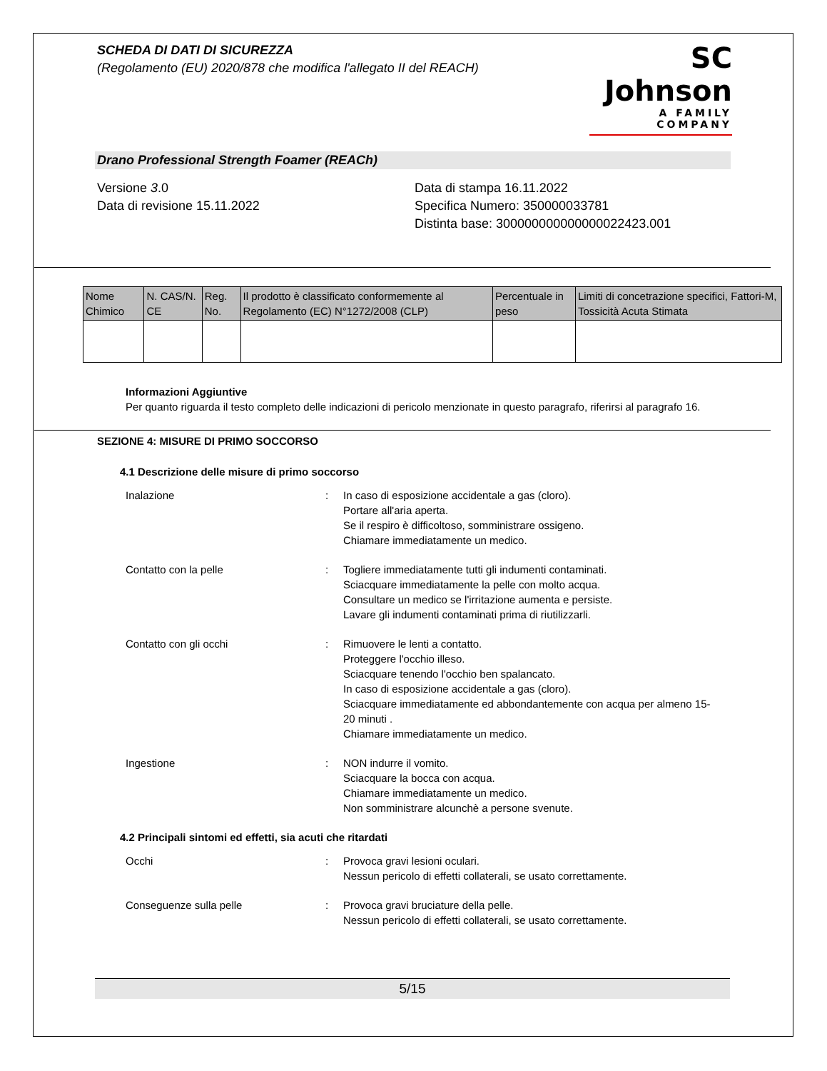SCHEDA DI DATI DI SICUREZZA
(Regolamento (EU) 2020/878 che modifica l'allegato II del REACH)
SC Johnson
A FAMILY COMPANY
Drano Professional Strength Foamer (REACh)
Versione 3.0
Data di revisione 15.11.2022
Data di stampa 16.11.2022
Specifica Numero: 350000033781
Distinta base: 300000000000000022423.001
| Nome Chimico | N. CAS/N. CE | Reg. No. | Il prodotto è classificato conformemente al Regolamento (EC) N°1272/2008 (CLP) | Percentuale in peso | Limiti di concetrazione specifici, Fattori-M, Tossicità Acuta Stimata |
| --- | --- | --- | --- | --- | --- |
Informazioni Aggiuntive
Per quanto riguarda il testo completo delle indicazioni di pericolo menzionate in questo paragrafo, riferirsi al paragrafo 16.
SEZIONE 4: MISURE DI PRIMO SOCCORSO
4.1 Descrizione delle misure di primo soccorso
Inalazione : In caso di esposizione accidentale a gas (cloro).
Portare all'aria aperta.
Se il respiro è difficoltoso, somministrare ossigeno.
Chiamare immediatamente un medico.
Contatto con la pelle : Togliere immediatamente tutti gli indumenti contaminati.
Sciacquare immediatamente la pelle con molto acqua.
Consultare un medico se l'irritazione aumenta e persiste.
Lavare gli indumenti contaminati prima di riutilizzarli.
Contatto con gli occhi : Rimuovere le lenti a contatto.
Proteggere l'occhio illeso.
Sciacquare tenendo l'occhio ben spalancato.
In caso di esposizione accidentale a gas (cloro).
Sciacquare immediatamente ed abbondantemente con acqua per almeno 15-20 minuti .
Chiamare immediatamente un medico.
Ingestione : NON indurre il vomito.
Sciacquare la bocca con acqua.
Chiamare immediatamente un medico.
Non somministrare alcunchè a persone svenute.
4.2 Principali sintomi ed effetti, sia acuti che ritardati
Occhi : Provoca gravi lesioni oculari.
Nessun pericolo di effetti collaterali, se usato correttamente.
Conseguenze sulla pelle : Provoca gravi bruciature della pelle.
Nessun pericolo di effetti collaterali, se usato correttamente.
5/15